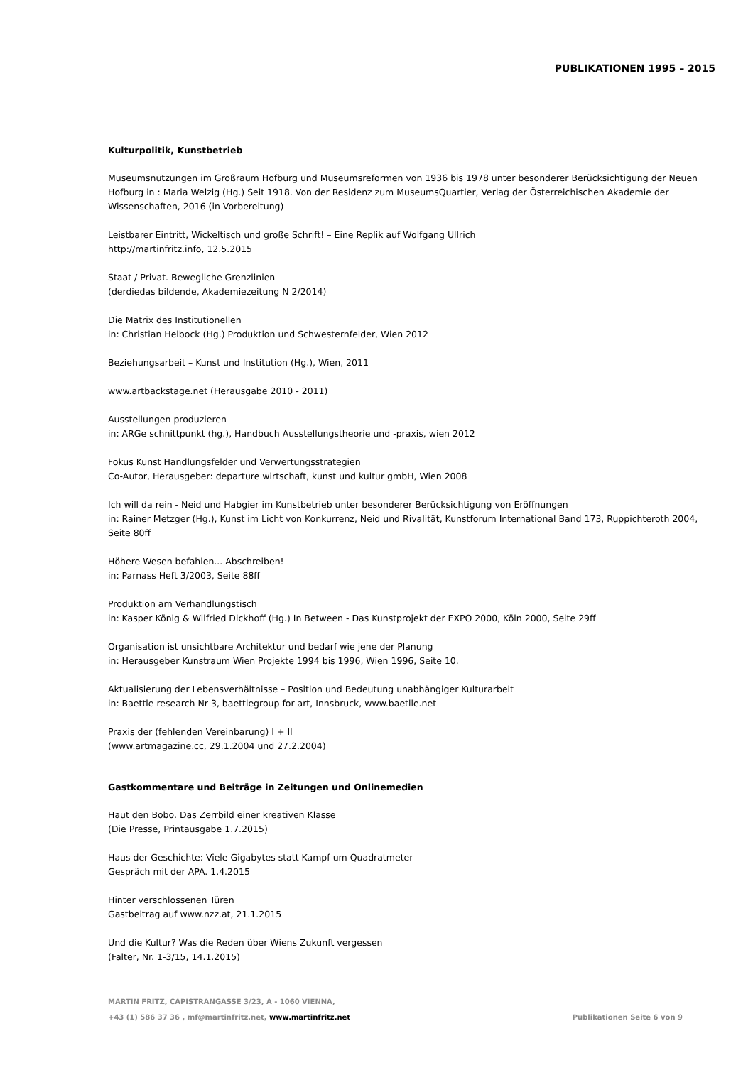PUBLIKATIONEN 1995 – 2015
Kulturpolitik, Kunstbetrieb
Museumsnutzungen im Großraum Hofburg und Museumsreformen von 1936 bis 1978 unter besonderer Berücksichtigung der Neuen Hofburg in : Maria Welzig (Hg.) Seit 1918. Von der Residenz zum MuseumsQuartier, Verlag der Österreichischen Akademie der Wissenschaften, 2016 (in Vorbereitung)
Leistbarer Eintritt, Wickeltisch und große Schrift! – Eine Replik auf Wolfgang Ullrich
http://martinfritz.info, 12.5.2015
Staat / Privat. Bewegliche Grenzlinien
(derdiedas bildende, Akademiezeitung N 2/2014)
Die Matrix des Institutionellen
in: Christian Helbock (Hg.) Produktion und Schwesternfelder, Wien 2012
Beziehungsarbeit – Kunst und Institution (Hg.), Wien, 2011
www.artbackstage.net (Herausgabe 2010 - 2011)
Ausstellungen produzieren
in: ARGe schnittpunkt (hg.), Handbuch Ausstellungstheorie und -praxis, wien 2012
Fokus Kunst Handlungsfelder und Verwertungsstrategien
Co-Autor, Herausgeber: departure wirtschaft, kunst und kultur gmbH, Wien 2008
Ich will da rein - Neid und Habgier im Kunstbetrieb unter besonderer Berücksichtigung von Eröffnungen
in: Rainer Metzger (Hg.), Kunst im Licht von Konkurrenz, Neid und Rivalität, Kunstforum International Band 173, Ruppichteroth 2004, Seite 80ff
Höhere Wesen befahlen... Abschreiben!
in: Parnass Heft 3/2003, Seite 88ff
Produktion am Verhandlungstisch
in: Kasper König & Wilfried Dickhoff (Hg.) In Between - Das Kunstprojekt der EXPO 2000, Köln 2000, Seite 29ff
Organisation ist unsichtbare Architektur und bedarf wie jene der Planung
in: Herausgeber Kunstraum Wien Projekte 1994 bis 1996, Wien 1996, Seite 10.
Aktualisierung der Lebensverhältnisse – Position und Bedeutung unabhängiger Kulturarbeit
in: Baettle research Nr 3, baettlegroup for art, Innsbruck, www.baetlle.net
Praxis der (fehlenden Vereinbarung) I + II
(www.artmagazine.cc, 29.1.2004 und 27.2.2004)
Gastkommentare und Beiträge in Zeitungen und Onlinemedien
Haut den Bobo. Das Zerrbild einer kreativen Klasse
(Die Presse, Printausgabe 1.7.2015)
Haus der Geschichte: Viele Gigabytes statt Kampf um Quadratmeter
Gespräch mit der APA. 1.4.2015
Hinter verschlossenen Türen
Gastbeitrag auf www.nzz.at, 21.1.2015
Und die Kultur? Was die Reden über Wiens Zukunft vergessen
(Falter, Nr. 1-3/15, 14.1.2015)
MARTIN FRITZ, CAPISTRANGASSE 3/23, A - 1060 VIENNA,
+43 (1) 586 37 36 , mf@martinfritz.net, www.martinfritz.net
Publikationen Seite 6 von 9